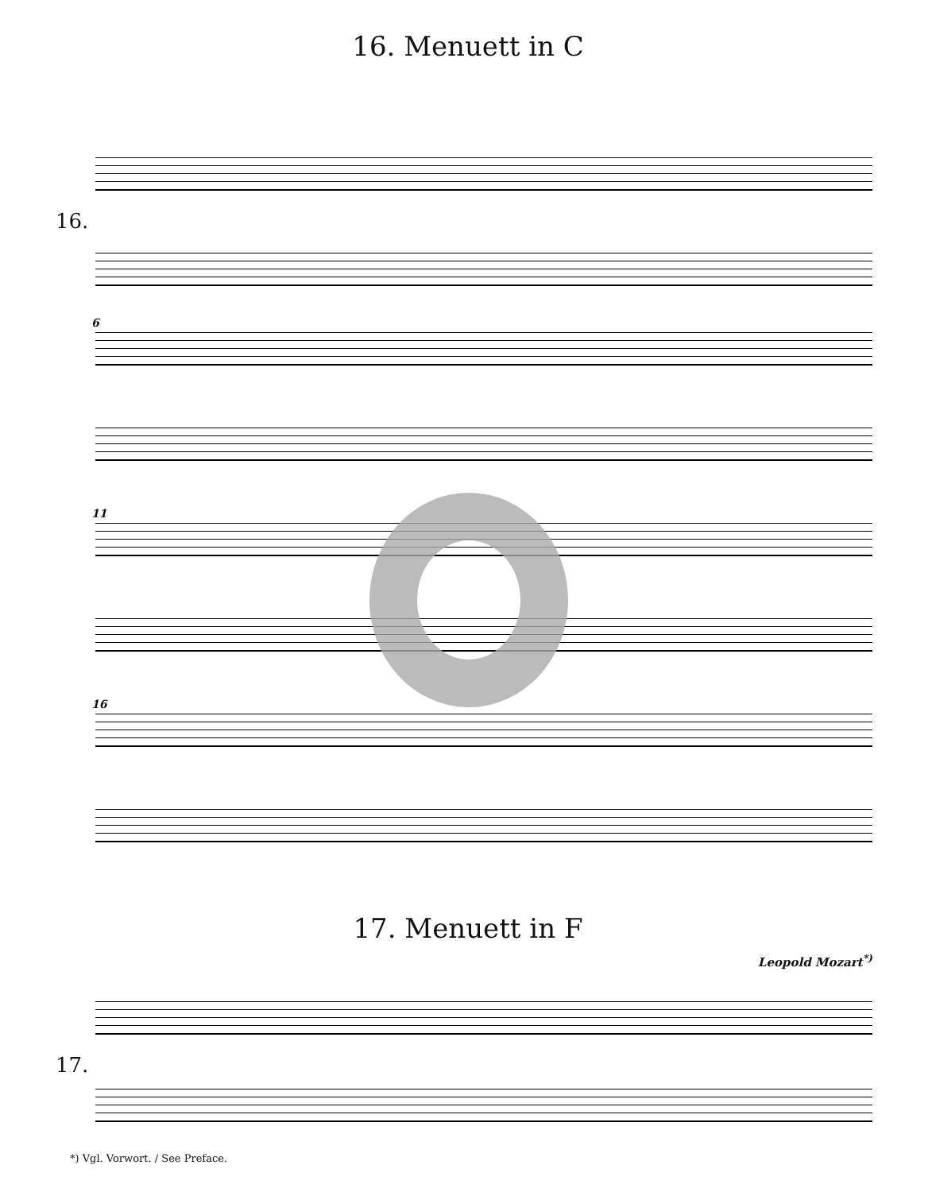16. Menuett in C
16.
6
11
16
17. Menuett in F
Leopold Mozart<sup>*)</sup>
17.
*) Vgl. Vorwort. / See Preface.